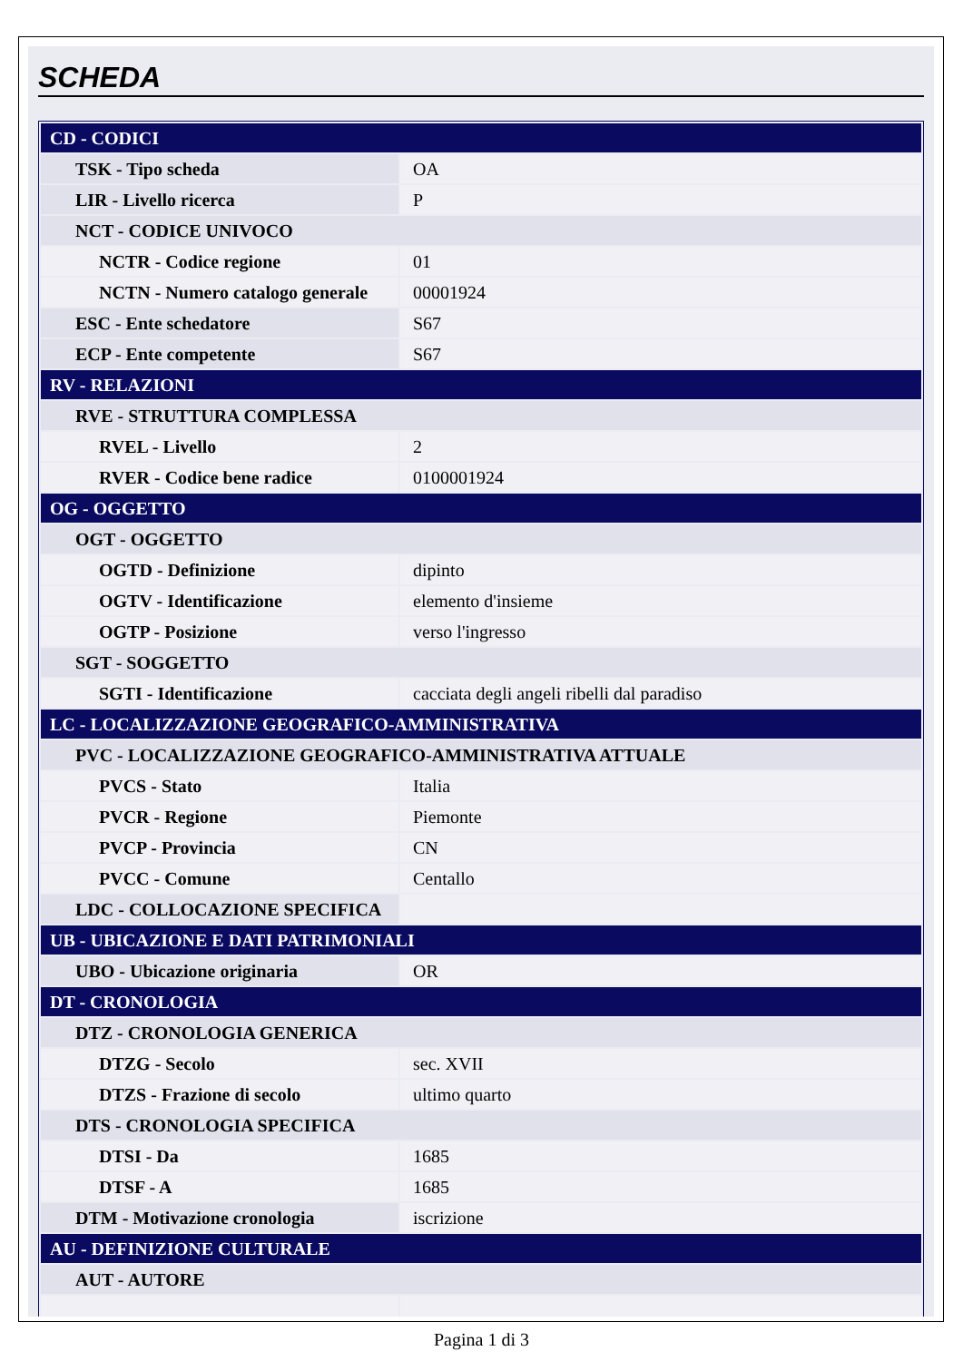SCHEDA
| CD - CODICI | |
| TSK - Tipo scheda | OA |
| LIR - Livello ricerca | P |
| NCT - CODICE UNIVOCO | |
| NCTR - Codice regione | 01 |
| NCTN - Numero catalogo generale | 00001924 |
| ESC - Ente schedatore | S67 |
| ECP - Ente competente | S67 |
| RV - RELAZIONI | |
| RVE - STRUTTURA COMPLESSA | |
| RVEL - Livello | 2 |
| RVER - Codice bene radice | 0100001924 |
| OG - OGGETTO | |
| OGT - OGGETTO | |
| OGTD - Definizione | dipinto |
| OGTV - Identificazione | elemento d'insieme |
| OGTP - Posizione | verso l'ingresso |
| SGT - SOGGETTO | |
| SGTI - Identificazione | cacciata degli angeli ribelli dal paradiso |
| LC - LOCALIZZAZIONE GEOGRAFICO-AMMINISTRATIVA | |
| PVC - LOCALIZZAZIONE GEOGRAFICO-AMMINISTRATIVA ATTUALE | |
| PVCS - Stato | Italia |
| PVCR - Regione | Piemonte |
| PVCP - Provincia | CN |
| PVCC - Comune | Centallo |
| LDC - COLLOCAZIONE SPECIFICA | |
| UB - UBICAZIONE E DATI PATRIMONIALI | |
| UBO - Ubicazione originaria | OR |
| DT - CRONOLOGIA | |
| DTZ - CRONOLOGIA GENERICA | |
| DTZG - Secolo | sec. XVII |
| DTZS - Frazione di secolo | ultimo quarto |
| DTS - CRONOLOGIA SPECIFICA | |
| DTSI - Da | 1685 |
| DTSF - A | 1685 |
| DTM - Motivazione cronologia | iscrizione |
| AU - DEFINIZIONE CULTURALE | |
| AUT - AUTORE | |
Pagina 1 di 3